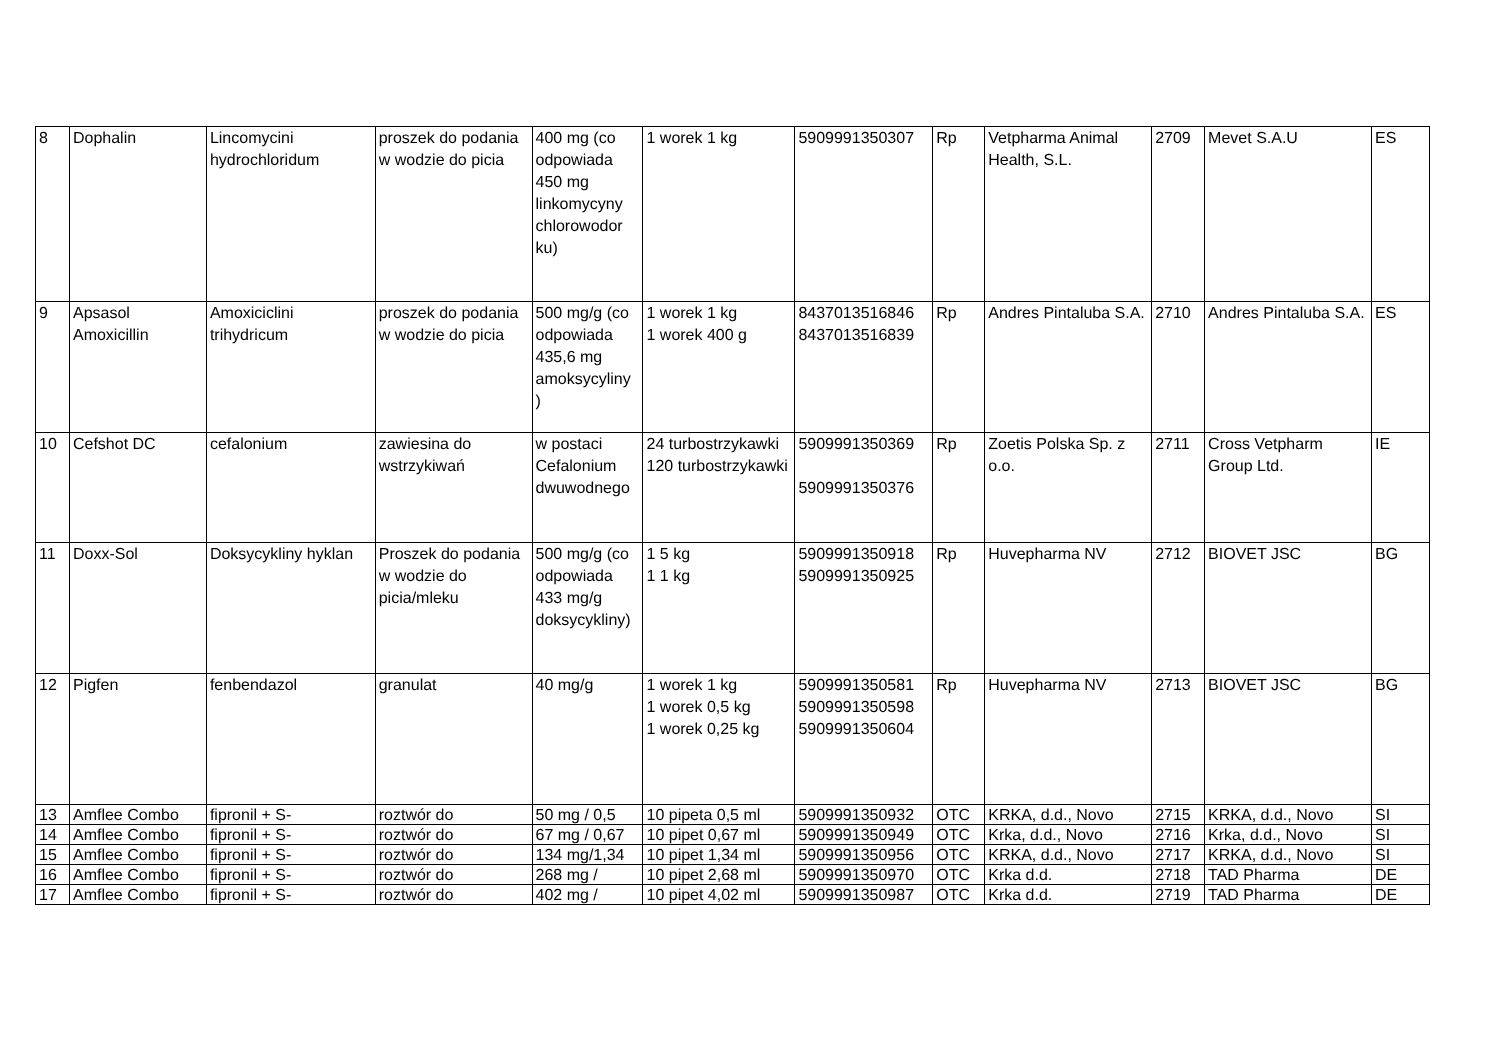| 8 | Dophalin | Lincomycini hydrochloridum | proszek do podania w wodzie do picia | 400 mg (co odpowiada 450 mg linkomycyny chlorowodor ku) | 1 worek 1 kg | 5909991350307 | Rp | Vetpharma Animal Health, S.L. | 2709 | Mevet S.A.U | ES |
| 9 | Apsasol Amoxicillin | Amoxiciclini trihydricum | proszek do podania w wodzie do picia | 500 mg/g (co odpowiada 435,6 mg amoksycyliny ) | 1 worek 1 kg 1 worek 400 g | 8437013516846 8437013516839 | Rp | Andres Pintaluba S.A. | 2710 | Andres Pintaluba S.A. | ES |
| 10 | Cefshot DC | cefalonium | zawiesina do wstrzykiwań | w postaci Cefalonium dwuwodnego | 24 turbostrzykawki 120 turbostrzykawki | 5909991350369 5909991350376 | Rp | Zoetis Polska Sp. z o.o. | 2711 | Cross Vetpharm Group Ltd. | IE |
| 11 | Doxx-Sol | Doksycykliny hyklan | Proszek do podania w wodzie do picia/mleku | 500 mg/g (co odpowiada 433 mg/g doksycykliny) | 1 5 kg 1 1 kg | 5909991350918 5909991350925 | Rp | Huvepharma NV | 2712 | BIOVET JSC | BG |
| 12 | Pigfen | fenbendazol | granulat | 40 mg/g | 1 worek 1 kg 1 worek 0,5 kg 1 worek 0,25 kg | 5909991350581 5909991350598 5909991350604 | Rp | Huvepharma NV | 2713 | BIOVET JSC | BG |
| 13 | Amflee Combo | fipronil + S- | roztwór do | 50 mg / 0,5 | 10 pipeta 0,5 ml | 5909991350932 | OTC | KRKA, d.d., Novo | 2715 | KRKA, d.d., Novo | SI |
| 14 | Amflee Combo | fipronil + S- | roztwór do | 67 mg / 0,67 | 10 pipet 0,67 ml | 5909991350949 | OTC | Krka, d.d., Novo | 2716 | Krka, d.d., Novo | SI |
| 15 | Amflee Combo | fipronil + S- | roztwór do | 134 mg/1,34 | 10 pipet 1,34 ml | 5909991350956 | OTC | KRKA, d.d., Novo | 2717 | KRKA, d.d., Novo | SI |
| 16 | Amflee Combo | fipronil + S- | roztwór do | 268 mg / | 10 pipet 2,68 ml | 5909991350970 | OTC | Krka d.d. | 2718 | TAD Pharma | DE |
| 17 | Amflee Combo | fipronil + S- | roztwór do | 402 mg / | 10 pipet 4,02 ml | 5909991350987 | OTC | Krka d.d. | 2719 | TAD Pharma | DE |